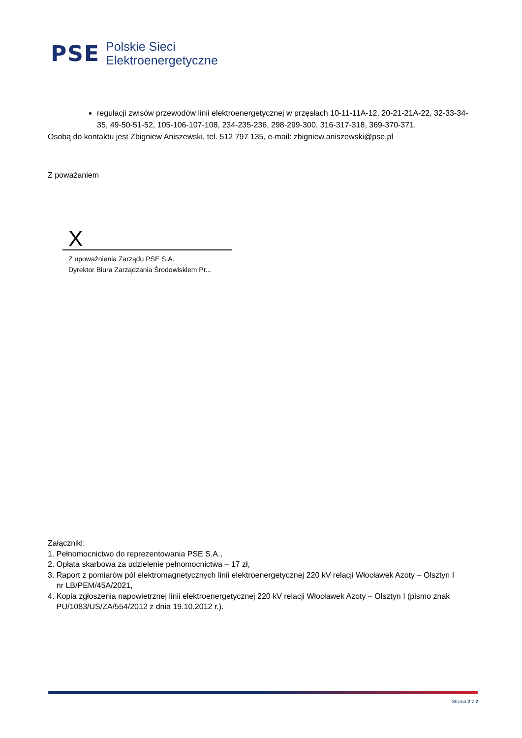PSE
Polskie Sieci
Elektroenergetyczne
regulacji zwisów przewodów linii elektroenergetycznej w przęsłach 10-11-11A-12, 20-21-21A-22, 32-33-34-35, 49-50-51-52, 105-106-107-108, 234-235-236, 298-299-300, 316-317-318, 369-370-371.
Osobą do kontaktu jest Zbigniew Aniszewski, tel. 512 797 135, e-mail: zbigniew.aniszewski@pse.pl
Z poważaniem
X
Z upoważnienia Zarządu PSE S.A.
Dyrektor Biura Zarządzania Środowiskiem Pr...
Załączniki:
1. Pełnomocnictwo do reprezentowania PSE S.A.,
2. Opłata skarbowa za udzielenie pełnomocnictwa – 17 zł,
3. Raport z pomiarów pól elektromagnetycznych linii elektroenergetycznej 220 kV relacji Włocławek Azoty – Olsztyn I
nr LB/PEM/45A/2021,
4. Kopia zgłoszenia napowietrznej linii elektroenergetycznej 220 kV relacji Włocławek Azoty – Olsztyn I (pismo znak
PU/1083/US/ZA/554/2012 z dnia 19.10.2012 r.).
Strona 2 z 2